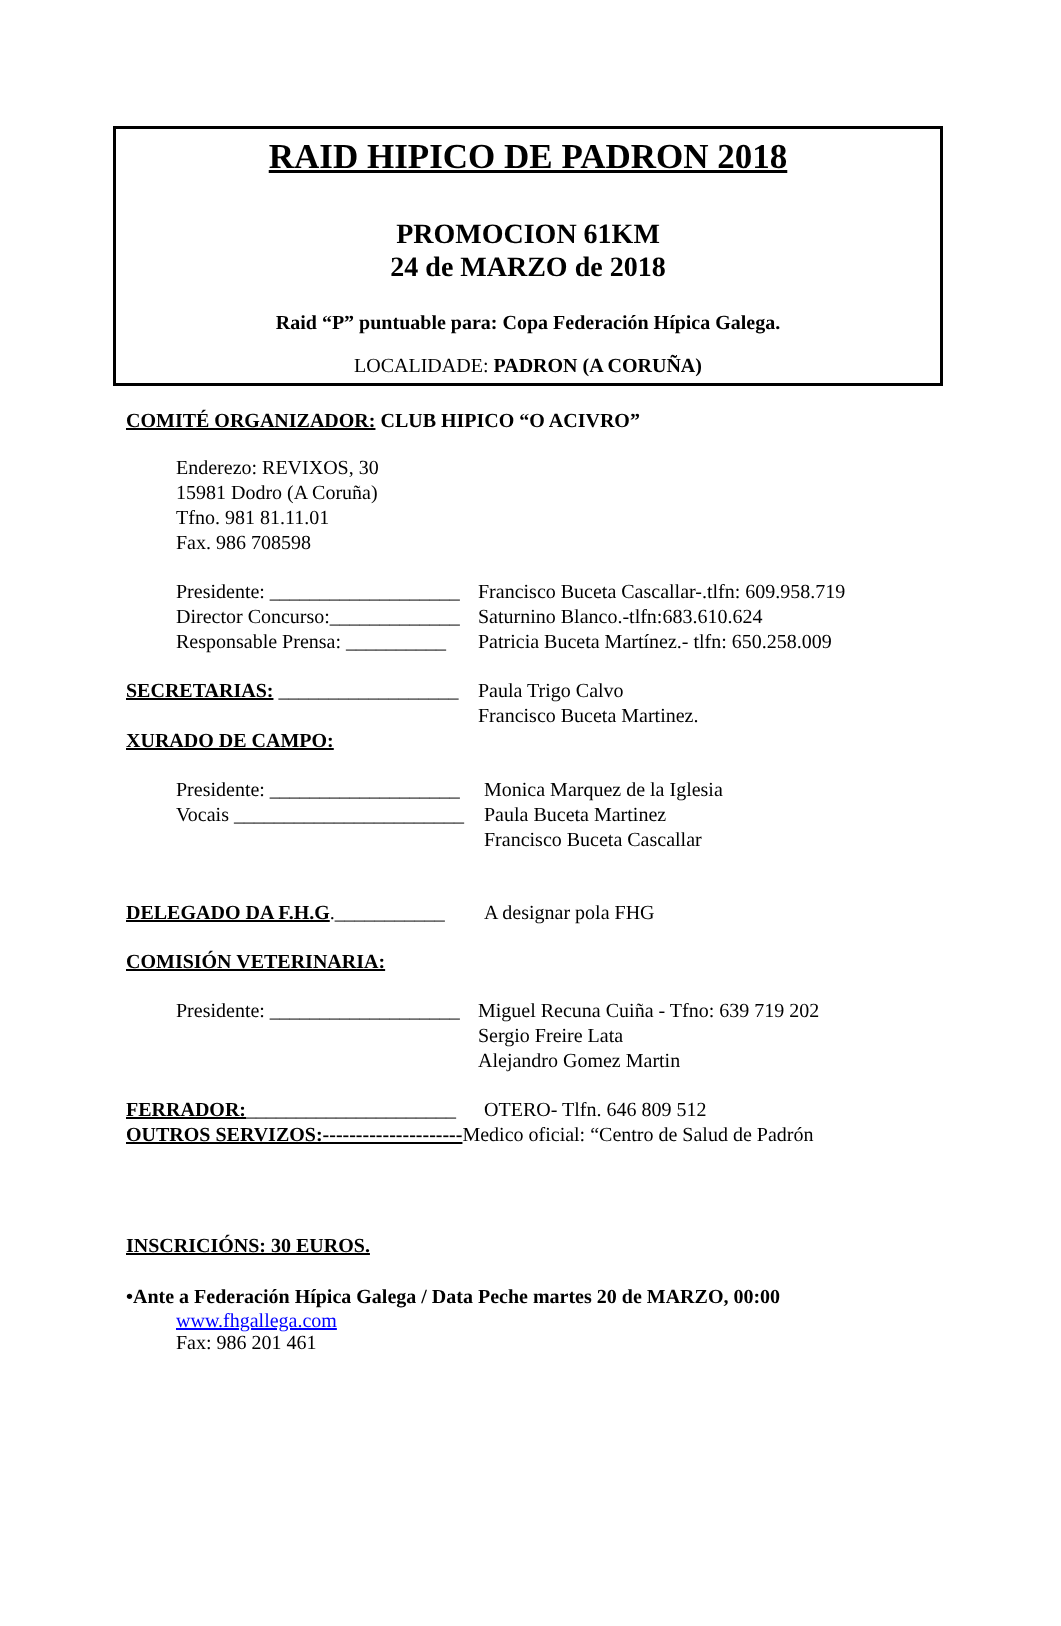RAID HIPICO DE PADRON 2018
PROMOCION 61KM
24 de MARZO de 2018
Raid “P” puntuable para: Copa Federación Hípica Galega.
LOCALIDADE: PADRON (A CORUÑA)
COMITÉ ORGANIZADOR: CLUB HIPICO “O ACIVRO”
Enderezo: REVIXOS, 30
15981 Dodro (A Coruña)
Tfno. 981 81.11.01
Fax. 986 708598
Presidente: ___________________ Francisco Buceta Cascallar-.tlfn: 609.958.719
Director Concurso:_____________ Saturnino Blanco.-tlfn:683.610.624
Responsable Prensa: __________ Patricia Buceta Martínez.- tlfn: 650.258.009
SECRETARIAS: __________________ Paula Trigo Calvo
Francisco Buceta Martinez.
XURADO DE CAMPO:
Presidente: ___________________ Monica Marquez de la Iglesia
Vocais _______________________ Paula Buceta Martinez
Francisco Buceta Cascallar
DELEGADO DA F.H.G.___________ A designar pola FHG
COMISIÓN VETERINARIA:
Presidente: ___________________ Miguel Recuna Cuiña - Tfno: 639 719 202
Sergio Freire Lata
Alejandro Gomez Martin
FERRADOR:_____________________ OTERO- Tlfn. 646 809 512
OUTROS SERVIZOS:---------------------Medico oficial: “Centro de Salud de Padrón
INSCRICIÓNS: 30 EUROS.
•Ante a Federación Hípica Galega / Data Peche martes 20 de MARZO, 00:00
www.fhgallega.com
Fax: 986 201 461